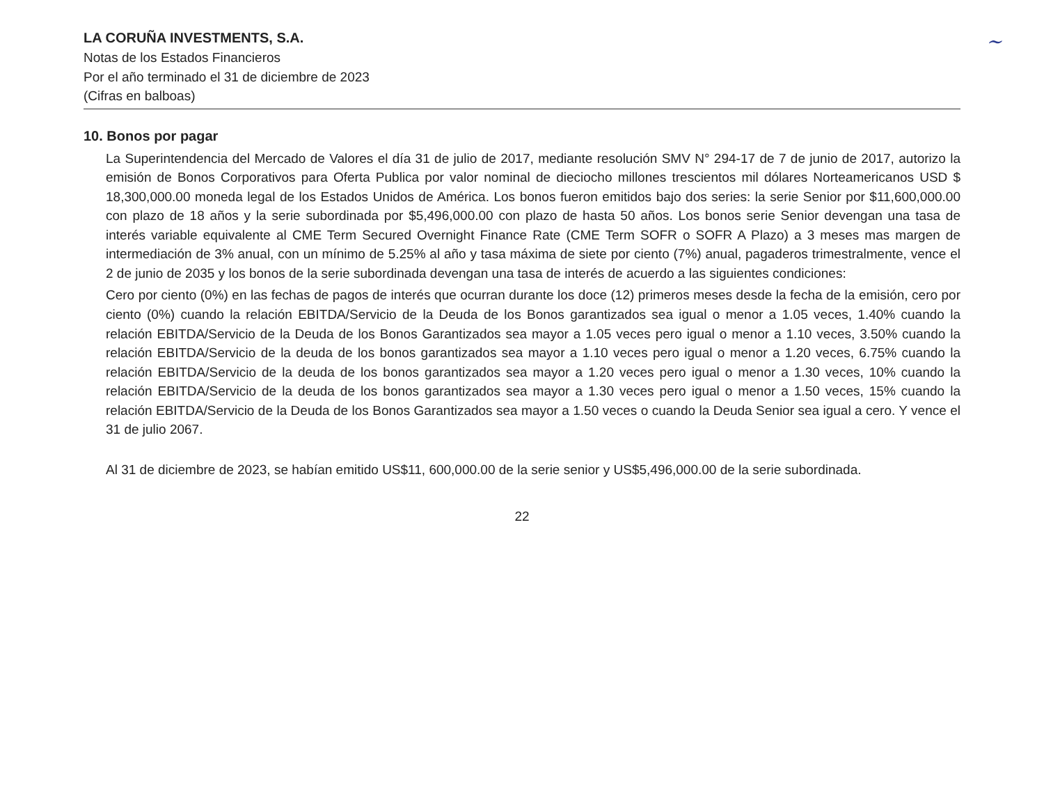~
LA CORUÑA INVESTMENTS, S.A.
Notas de los Estados Financieros
Por el año terminado el 31 de diciembre de 2023
(Cifras en balboas)
10. Bonos por pagar
La Superintendencia del Mercado de Valores el día 31 de julio de 2017, mediante resolución SMV N° 294-17 de 7 de junio de 2017, autorizo la emisión de Bonos Corporativos para Oferta Publica por valor nominal de dieciocho millones trescientos mil dólares Norteamericanos USD $ 18,300,000.00 moneda legal de los Estados Unidos de América. Los bonos fueron emitidos bajo dos series: la serie Senior por $11,600,000.00 con plazo de 18 años y la serie subordinada por $5,496,000.00 con plazo de hasta 50 años. Los bonos serie Senior devengan una tasa de interés variable equivalente al CME Term Secured Overnight Finance Rate (CME Term SOFR o SOFR A Plazo) a 3 meses mas margen de intermediación de 3% anual, con un mínimo de 5.25% al año y tasa máxima de siete por ciento (7%) anual, pagaderos trimestralmente, vence el 2 de junio de 2035 y los bonos de la serie subordinada devengan una tasa de interés de acuerdo a las siguientes condiciones:
Cero por ciento (0%) en las fechas de pagos de interés que ocurran durante los doce (12) primeros meses desde la fecha de la emisión, cero por ciento (0%) cuando la relación EBITDA/Servicio de la Deuda de los Bonos garantizados sea igual o menor a 1.05 veces, 1.40% cuando la relación EBITDA/Servicio de la Deuda de los Bonos Garantizados sea mayor a 1.05 veces pero igual o menor a 1.10 veces, 3.50% cuando la relación EBITDA/Servicio de la deuda de los bonos garantizados sea mayor a 1.10 veces pero igual o menor a 1.20 veces, 6.75% cuando la relación EBITDA/Servicio de la deuda de los bonos garantizados sea mayor a 1.20 veces pero igual o menor a 1.30 veces, 10% cuando la relación EBITDA/Servicio de la deuda de los bonos garantizados sea mayor a 1.30 veces pero igual o menor a 1.50 veces, 15% cuando la relación EBITDA/Servicio de la Deuda de los Bonos Garantizados sea mayor a 1.50 veces o cuando la Deuda Senior sea igual a cero. Y vence el 31 de julio 2067.
Al 31 de diciembre de 2023, se habían emitido US$11, 600,000.00 de la serie senior y US$5,496,000.00 de la serie subordinada.
22